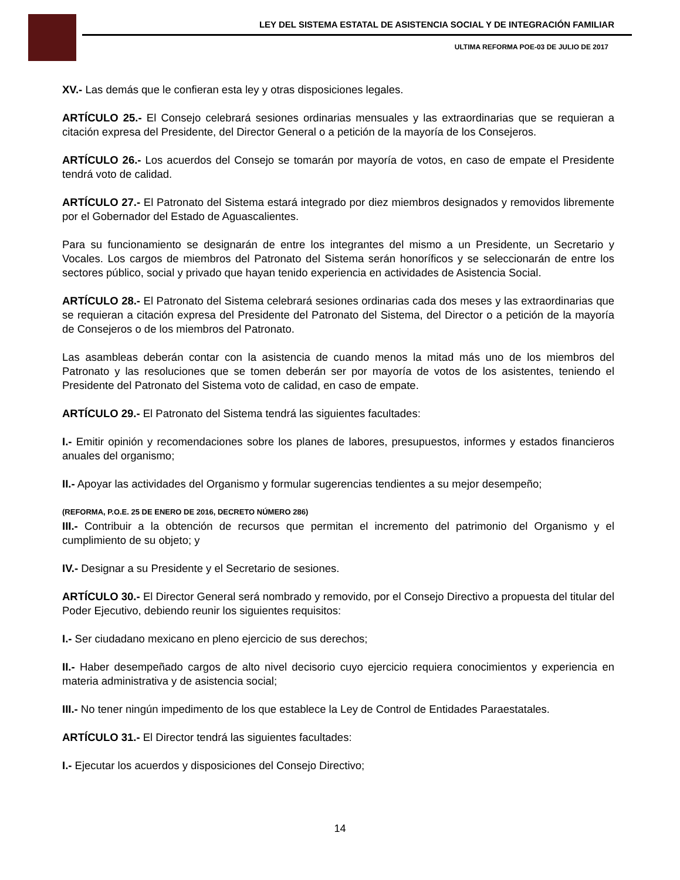LEY DEL SISTEMA ESTATAL DE ASISTENCIA SOCIAL Y DE INTEGRACIÓN FAMILIAR
ULTIMA REFORMA POE-03 DE JULIO DE 2017
XV.- Las demás que le confieran esta ley y otras disposiciones legales.
ARTÍCULO 25.- El Consejo celebrará sesiones ordinarias mensuales y las extraordinarias que se requieran a citación expresa del Presidente, del Director General o a petición de la mayoría de los Consejeros.
ARTÍCULO 26.- Los acuerdos del Consejo se tomarán por mayoría de votos, en caso de empate el Presidente tendrá voto de calidad.
ARTÍCULO 27.- El Patronato del Sistema estará integrado por diez miembros designados y removidos libremente por el Gobernador del Estado de Aguascalientes.
Para su funcionamiento se designarán de entre los integrantes del mismo a un Presidente, un Secretario y Vocales. Los cargos de miembros del Patronato del Sistema serán honoríficos y se seleccionarán de entre los sectores público, social y privado que hayan tenido experiencia en actividades de Asistencia Social.
ARTÍCULO 28.- El Patronato del Sistema celebrará sesiones ordinarias cada dos meses y las extraordinarias que se requieran a citación expresa del Presidente del Patronato del Sistema, del Director o a petición de la mayoría de Consejeros o de los miembros del Patronato.
Las asambleas deberán contar con la asistencia de cuando menos la mitad más uno de los miembros del Patronato y las resoluciones que se tomen deberán ser por mayoría de votos de los asistentes, teniendo el Presidente del Patronato del Sistema voto de calidad, en caso de empate.
ARTÍCULO 29.- El Patronato del Sistema tendrá las siguientes facultades:
I.- Emitir opinión y recomendaciones sobre los planes de labores, presupuestos, informes y estados financieros anuales del organismo;
II.- Apoyar las actividades del Organismo y formular sugerencias tendientes a su mejor desempeño;
(REFORMA, P.O.E. 25 DE ENERO DE 2016, DECRETO NÚMERO 286)
III.- Contribuir a la obtención de recursos que permitan el incremento del patrimonio del Organismo y el cumplimiento de su objeto; y
IV.- Designar a su Presidente y el Secretario de sesiones.
ARTÍCULO 30.- El Director General será nombrado y removido, por el Consejo Directivo a propuesta del titular del Poder Ejecutivo, debiendo reunir los siguientes requisitos:
I.- Ser ciudadano mexicano en pleno ejercicio de sus derechos;
II.- Haber desempeñado cargos de alto nivel decisorio cuyo ejercicio requiera conocimientos y experiencia en materia administrativa y de asistencia social;
III.- No tener ningún impedimento de los que establece la Ley de Control de Entidades Paraestatales.
ARTÍCULO 31.- El Director tendrá las siguientes facultades:
I.- Ejecutar los acuerdos y disposiciones del Consejo Directivo;
14